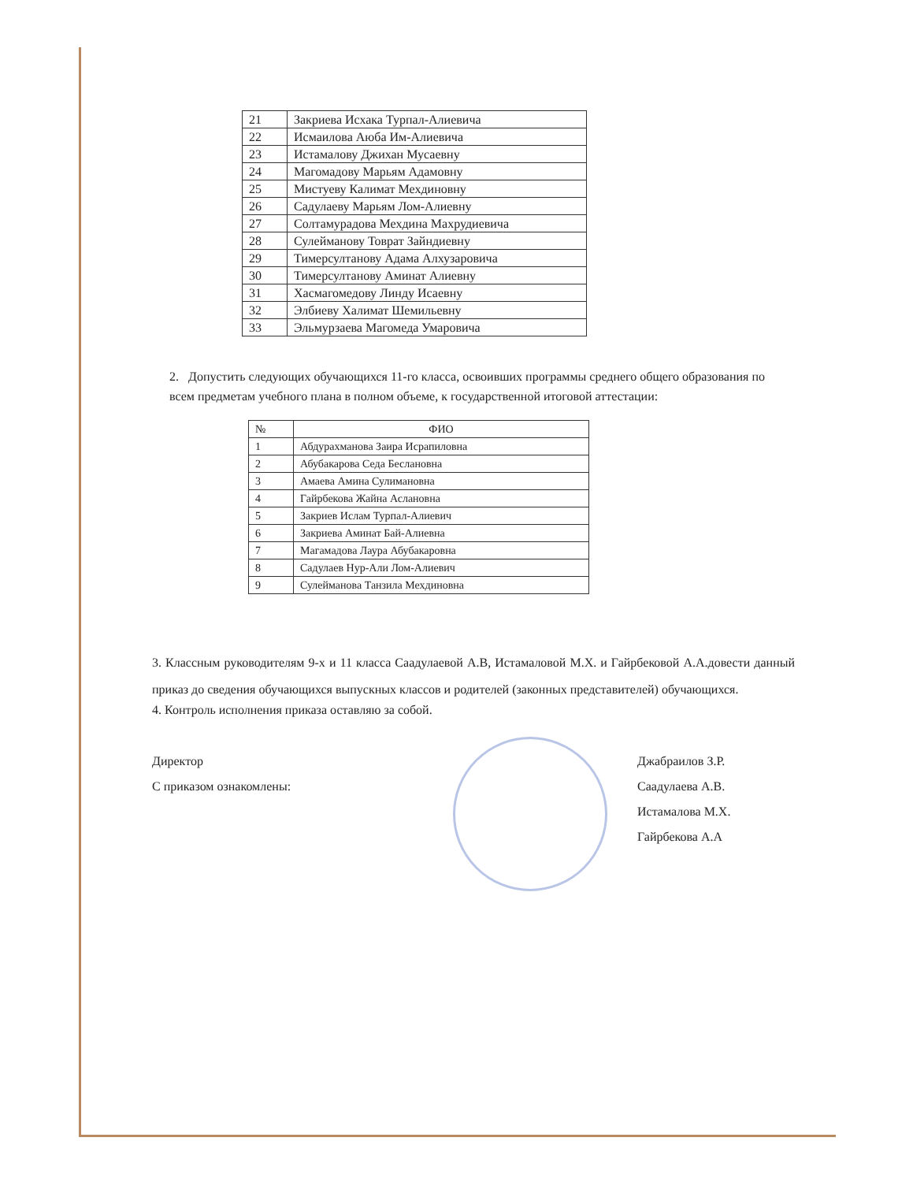| 21 | Закриева Исхака Турпал-Алиевича |
| 22 | Исмаилова Аюба Им-Алиевича |
| 23 | Истамалову Джихан Мусаевну |
| 24 | Магомадову Марьям Адамовну |
| 25 | Мистуеву Калимат Мехдиновну |
| 26 | Садулаеву Марьям Лом-Алиевну |
| 27 | Солтамурадова Мехдина Махрудиевича |
| 28 | Сулейманову Товрат Зайндиевну |
| 29 | Тимерсултанову Адама Алхузаровича |
| 30 | Тимерсултанову Аминат Алиевну |
| 31 | Хасмагомедову Линду Исаевну |
| 32 | Элбиеву Халимат Шемильевну |
| 33 | Эльмурзаева Магомеда Умаровича |
2. Допустить следующих обучающихся 11-го класса, освоивших программы среднего общего образования по всем предметам учебного плана в полном объеме, к государственной итоговой аттестации:
| № | ФИО |
| --- | --- |
| 1 | Абдурахманова Заира Исрапиловна |
| 2 | Абубакарова Седа Беслановна |
| 3 | Амаева Амина Сулимановна |
| 4 | Гайрбекова Жайна Аслановна |
| 5 | Закриев Ислам Турпал-Алиевич |
| 6 | Закриева Аминат Бай-Алиевна |
| 7 | Магамадова Лаура Абубакаровна |
| 8 | Садулаев Нур-Али Лом-Алиевич |
| 9 | Сулейманова Танзила Мехдиновна |
3. Классным руководителям 9-х и 11 класса Саадулаевой А.В, Истамаловой М.Х. и Гайрбековой А.А.довести данный приказ до сведения обучающихся выпускных классов и родителей (законных представителей) обучающихся.
4. Контроль исполнения приказа оставляю за собой.
Директор
С приказом ознакомлены:
Джабраилов З.Р.
Саадулаева А.В.
Истамалова М.Х.
Гайрбекова А.А